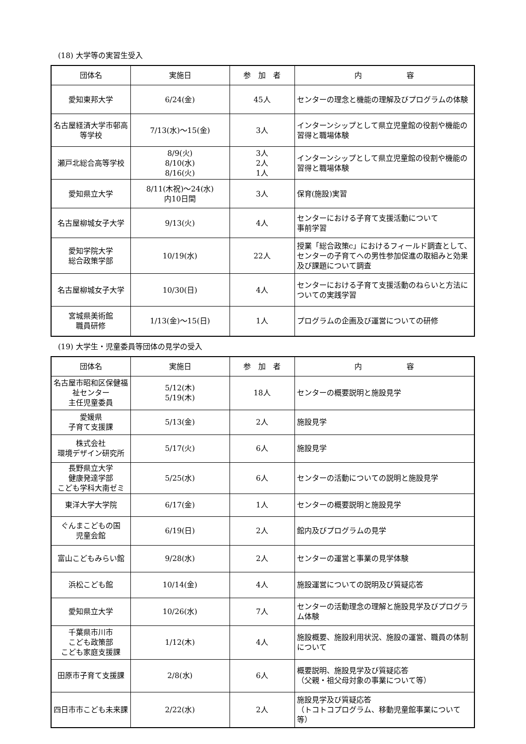(18) 大学等の実習生受入
| 団体名 | 実施日 | 参 加 者 | 内 容 |
| --- | --- | --- | --- |
| 愛知東邦大学 | 6/24(金) | 45人 | センターの理念と機能の理解及びプログラムの体験 |
| 名古屋経済大学市邨高等学校 | 7/13(水)～15(金) | 3人 | インターンシップとして県立児童館の役割や機能の習得と職場体験 |
| 瀬戸北総合高等学校 | 8/9(火) 8/10(水) 8/16(火) | 3人 2人 1人 | インターンシップとして県立児童館の役割や機能の習得と職場体験 |
| 愛知県立大学 | 8/11(木祝)～24(水) 内10日間 | 3人 | 保育(施設)実習 |
| 名古屋柳城女子大学 | 9/13(火) | 4人 | センターにおける子育て支援活動について 事前学習 |
| 愛知学院大学 総合政策学部 | 10/19(水) | 22人 | 授業「総合政策c」におけるフィールド調査として、センターの子育てへの男性参加促進の取組みと効果及び課題について調査 |
| 名古屋柳城女子大学 | 10/30(日) | 4人 | センターにおける子育て支援活動のねらいと方法についての実践学習 |
| 宮城県美術館 職員研修 | 1/13(金)～15(日) | 1人 | プログラムの企画及び運営についての研修 |
(19) 大学生・児童委員等団体の見学の受入
| 団体名 | 実施日 | 参 加 者 | 内 容 |
| --- | --- | --- | --- |
| 名古屋市昭和区保健福祉センター 主任児童委員 | 5/12(木) 5/19(木) | 18人 | センターの概要説明と施設見学 |
| 愛媛県 子育て支援課 | 5/13(金) | 2人 | 施設見学 |
| 株式会社 環境デザイン研究所 | 5/17(火) | 6人 | 施設見学 |
| 長野県立大学 健康発達学部 こども学科大南ゼミ | 5/25(水) | 6人 | センターの活動についての説明と施設見学 |
| 東洋大学大学院 | 6/17(金) | 1人 | センターの概要説明と施設見学 |
| ぐんまこどもの国 児童会館 | 6/19(日) | 2人 | 館内及びプログラムの見学 |
| 富山こどもみらい館 | 9/28(水) | 2人 | センターの運営と事業の見学体験 |
| 浜松こども館 | 10/14(金) | 4人 | 施設運営についての説明及び質疑応答 |
| 愛知県立大学 | 10/26(水) | 7人 | センターの活動理念の理解と施設見学及びプログラム体験 |
| 千葉県市川市 こども政策部 こども家庭支援課 | 1/12(木) | 4人 | 施設概要、施設利用状況、施設の運営、職員の体制について |
| 田原市子育て支援課 | 2/8(水) | 6人 | 概要説明、施設見学及び質疑応答 （父親・祖父母対象の事業について等） |
| 四日市市こども未来課 | 2/22(水) | 2人 | 施設見学及び質疑応答 （トコトコプログラム、移動児童館事業について等） |